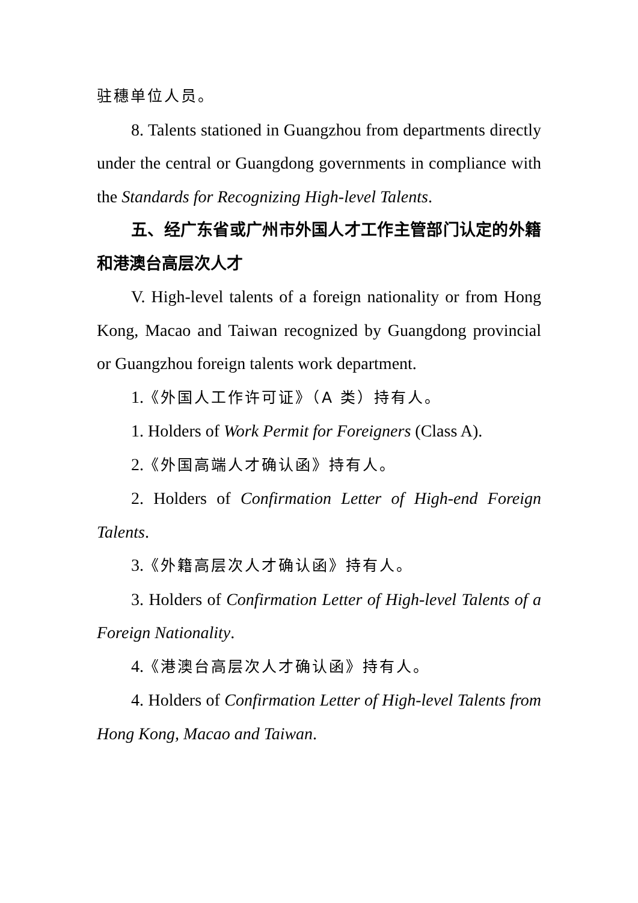驻穗单位人员。
8. Talents stationed in Guangzhou from departments directly under the central or Guangdong governments in compliance with the Standards for Recognizing High-level Talents.
五、经广东省或广州市外国人才工作主管部门认定的外籍和港澳台高层次人才
V. High-level talents of a foreign nationality or from Hong Kong, Macao and Taiwan recognized by Guangdong provincial or Guangzhou foreign talents work department.
1.《外国人工作许可证》（A 类）持有人。
1. Holders of Work Permit for Foreigners (Class A).
2.《外国高端人才确认函》持有人。
2. Holders of Confirmation Letter of High-end Foreign Talents.
3.《外籍高层次人才确认函》持有人。
3. Holders of Confirmation Letter of High-level Talents of a Foreign Nationality.
4.《港澳台高层次人才确认函》持有人。
4. Holders of Confirmation Letter of High-level Talents from Hong Kong, Macao and Taiwan.